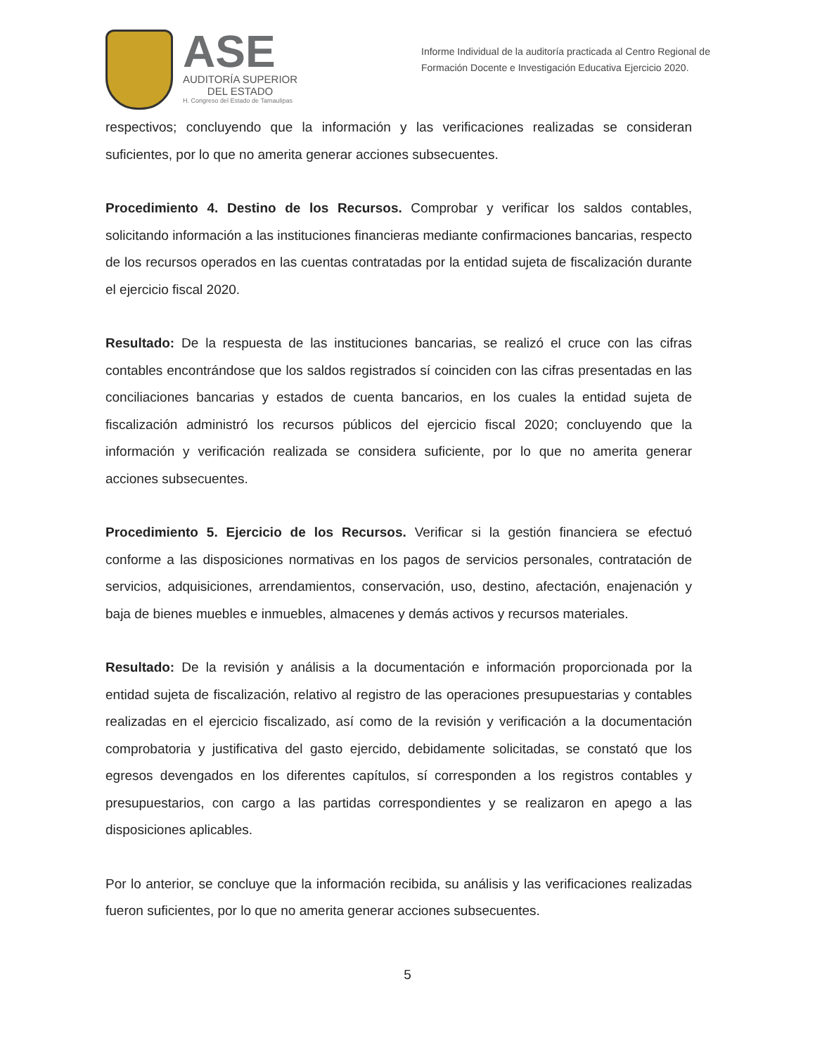ASE
AUDITORÍA SUPERIOR
DEL ESTADO
H. Congreso del Estado de Tamaulipas
Informe Individual de la auditoría practicada al Centro Regional de Formación Docente e Investigación Educativa Ejercicio 2020.
respectivos; concluyendo que la información y las verificaciones realizadas se consideran suficientes, por lo que no amerita generar acciones subsecuentes.
Procedimiento 4. Destino de los Recursos. Comprobar y verificar los saldos contables, solicitando información a las instituciones financieras mediante confirmaciones bancarias, respecto de los recursos operados en las cuentas contratadas por la entidad sujeta de fiscalización durante el ejercicio fiscal 2020.
Resultado: De la respuesta de las instituciones bancarias, se realizó el cruce con las cifras contables encontrándose que los saldos registrados sí coinciden con las cifras presentadas en las conciliaciones bancarias y estados de cuenta bancarios, en los cuales la entidad sujeta de fiscalización administró los recursos públicos del ejercicio fiscal 2020; concluyendo que la información y verificación realizada se considera suficiente, por lo que no amerita generar acciones subsecuentes.
Procedimiento 5. Ejercicio de los Recursos. Verificar si la gestión financiera se efectuó conforme a las disposiciones normativas en los pagos de servicios personales, contratación de servicios, adquisiciones, arrendamientos, conservación, uso, destino, afectación, enajenación y baja de bienes muebles e inmuebles, almacenes y demás activos y recursos materiales.
Resultado: De la revisión y análisis a la documentación e información proporcionada por la entidad sujeta de fiscalización, relativo al registro de las operaciones presupuestarias y contables realizadas en el ejercicio fiscalizado, así como de la revisión y verificación a la documentación comprobatoria y justificativa del gasto ejercido, debidamente solicitadas, se constató que los egresos devengados en los diferentes capítulos, sí corresponden a los registros contables y presupuestarios, con cargo a las partidas correspondientes y se realizaron en apego a las disposiciones aplicables.
Por lo anterior, se concluye que la información recibida, su análisis y las verificaciones realizadas fueron suficientes, por lo que no amerita generar acciones subsecuentes.
5